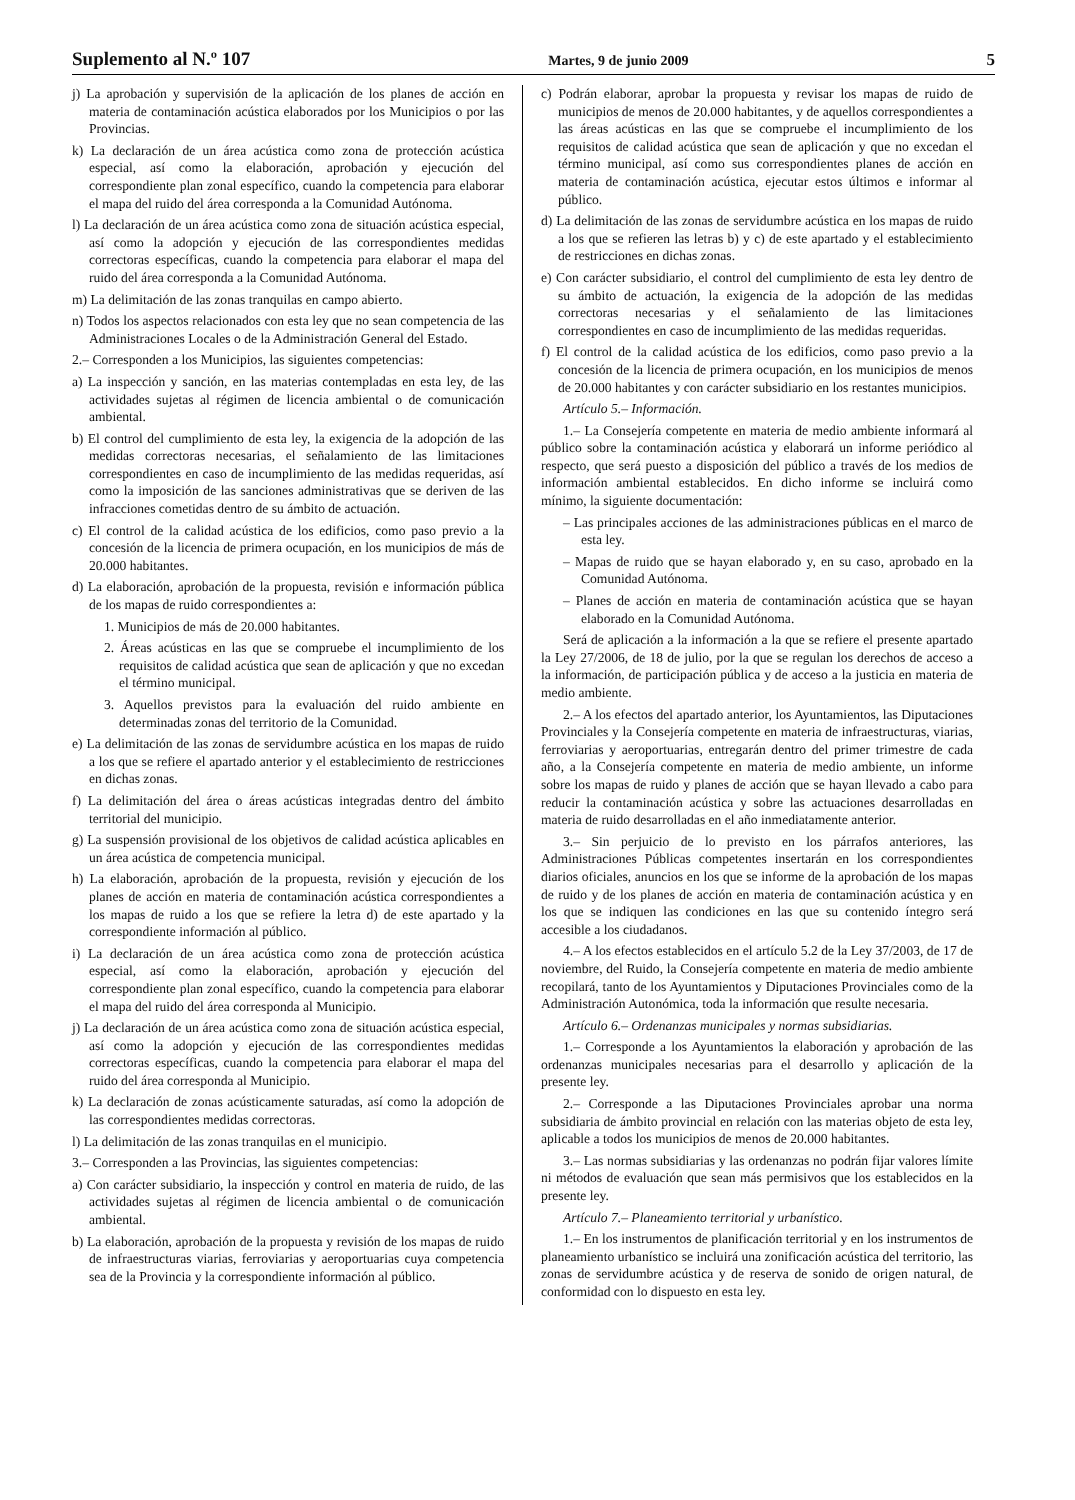Suplemento al N.º 107 Martes, 9 de junio 2009 5
j) La aprobación y supervisión de la aplicación de los planes de acción en materia de contaminación acústica elaborados por los Municipios o por las Provincias.
k) La declaración de un área acústica como zona de protección acústica especial, así como la elaboración, aprobación y ejecución del correspondiente plan zonal específico, cuando la competencia para elaborar el mapa del ruido del área corresponda a la Comunidad Autónoma.
l) La declaración de un área acústica como zona de situación acústica especial, así como la adopción y ejecución de las correspondientes medidas correctoras específicas, cuando la competencia para elaborar el mapa del ruido del área corresponda a la Comunidad Autónoma.
m) La delimitación de las zonas tranquilas en campo abierto.
n) Todos los aspectos relacionados con esta ley que no sean competencia de las Administraciones Locales o de la Administración General del Estado.
2.– Corresponden a los Municipios, las siguientes competencias:
a) La inspección y sanción, en las materias contempladas en esta ley, de las actividades sujetas al régimen de licencia ambiental o de comunicación ambiental.
b) El control del cumplimiento de esta ley, la exigencia de la adopción de las medidas correctoras necesarias, el señalamiento de las limitaciones correspondientes en caso de incumplimiento de las medidas requeridas, así como la imposición de las sanciones administrativas que se deriven de las infracciones cometidas dentro de su ámbito de actuación.
c) El control de la calidad acústica de los edificios, como paso previo a la concesión de la licencia de primera ocupación, en los municipios de más de 20.000 habitantes.
d) La elaboración, aprobación de la propuesta, revisión e información pública de los mapas de ruido correspondientes a:
1. Municipios de más de 20.000 habitantes.
2. Áreas acústicas en las que se compruebe el incumplimiento de los requisitos de calidad acústica que sean de aplicación y que no excedan el término municipal.
3. Aquellos previstos para la evaluación del ruido ambiente en determinadas zonas del territorio de la Comunidad.
e) La delimitación de las zonas de servidumbre acústica en los mapas de ruido a los que se refiere el apartado anterior y el establecimiento de restricciones en dichas zonas.
f) La delimitación del área o áreas acústicas integradas dentro del ámbito territorial del municipio.
g) La suspensión provisional de los objetivos de calidad acústica aplicables en un área acústica de competencia municipal.
h) La elaboración, aprobación de la propuesta, revisión y ejecución de los planes de acción en materia de contaminación acústica correspondientes a los mapas de ruido a los que se refiere la letra d) de este apartado y la correspondiente información al público.
i) La declaración de un área acústica como zona de protección acústica especial, así como la elaboración, aprobación y ejecución del correspondiente plan zonal específico, cuando la competencia para elaborar el mapa del ruido del área corresponda al Municipio.
j) La declaración de un área acústica como zona de situación acústica especial, así como la adopción y ejecución de las correspondientes medidas correctoras específicas, cuando la competencia para elaborar el mapa del ruido del área corresponda al Municipio.
k) La declaración de zonas acústicamente saturadas, así como la adopción de las correspondientes medidas correctoras.
l) La delimitación de las zonas tranquilas en el municipio.
3.– Corresponden a las Provincias, las siguientes competencias:
a) Con carácter subsidiario, la inspección y control en materia de ruido, de las actividades sujetas al régimen de licencia ambiental o de comunicación ambiental.
b) La elaboración, aprobación de la propuesta y revisión de los mapas de ruido de infraestructuras viarias, ferroviarias y aeroportuarias cuya competencia sea de la Provincia y la correspondiente información al público.
c) Podrán elaborar, aprobar la propuesta y revisar los mapas de ruido de municipios de menos de 20.000 habitantes, y de aquellos correspondientes a las áreas acústicas en las que se compruebe el incumplimiento de los requisitos de calidad acústica que sean de aplicación y que no excedan el término municipal, así como sus correspondientes planes de acción en materia de contaminación acústica, ejecutar estos últimos e informar al público.
d) La delimitación de las zonas de servidumbre acústica en los mapas de ruido a los que se refieren las letras b) y c) de este apartado y el establecimiento de restricciones en dichas zonas.
e) Con carácter subsidiario, el control del cumplimiento de esta ley dentro de su ámbito de actuación, la exigencia de la adopción de las medidas correctoras necesarias y el señalamiento de las limitaciones correspondientes en caso de incumplimiento de las medidas requeridas.
f) El control de la calidad acústica de los edificios, como paso previo a la concesión de la licencia de primera ocupación, en los municipios de menos de 20.000 habitantes y con carácter subsidiario en los restantes municipios.
Artículo 5.– Información.
1.– La Consejería competente en materia de medio ambiente informará al público sobre la contaminación acústica y elaborará un informe periódico al respecto, que será puesto a disposición del público a través de los medios de información ambiental establecidos. En dicho informe se incluirá como mínimo, la siguiente documentación:
– Las principales acciones de las administraciones públicas en el marco de esta ley.
– Mapas de ruido que se hayan elaborado y, en su caso, aprobado en la Comunidad Autónoma.
– Planes de acción en materia de contaminación acústica que se hayan elaborado en la Comunidad Autónoma.
Será de aplicación a la información a la que se refiere el presente apartado la Ley 27/2006, de 18 de julio, por la que se regulan los derechos de acceso a la información, de participación pública y de acceso a la justicia en materia de medio ambiente.
2.– A los efectos del apartado anterior, los Ayuntamientos, las Diputaciones Provinciales y la Consejería competente en materia de infraestructuras, viarias, ferroviarias y aeroportuarias, entregarán dentro del primer trimestre de cada año, a la Consejería competente en materia de medio ambiente, un informe sobre los mapas de ruido y planes de acción que se hayan llevado a cabo para reducir la contaminación acústica y sobre las actuaciones desarrolladas en materia de ruido desarrolladas en el año inmediatamente anterior.
3.– Sin perjuicio de lo previsto en los párrafos anteriores, las Administraciones Públicas competentes insertarán en los correspondientes diarios oficiales, anuncios en los que se informe de la aprobación de los mapas de ruido y de los planes de acción en materia de contaminación acústica y en los que se indiquen las condiciones en las que su contenido íntegro será accesible a los ciudadanos.
4.– A los efectos establecidos en el artículo 5.2 de la Ley 37/2003, de 17 de noviembre, del Ruido, la Consejería competente en materia de medio ambiente recopilará, tanto de los Ayuntamientos y Diputaciones Provinciales como de la Administración Autonómica, toda la información que resulte necesaria.
Artículo 6.– Ordenanzas municipales y normas subsidiarias.
1.– Corresponde a los Ayuntamientos la elaboración y aprobación de las ordenanzas municipales necesarias para el desarrollo y aplicación de la presente ley.
2.– Corresponde a las Diputaciones Provinciales aprobar una norma subsidiaria de ámbito provincial en relación con las materias objeto de esta ley, aplicable a todos los municipios de menos de 20.000 habitantes.
3.– Las normas subsidiarias y las ordenanzas no podrán fijar valores límite ni métodos de evaluación que sean más permisivos que los establecidos en la presente ley.
Artículo 7.– Planeamiento territorial y urbanístico.
1.– En los instrumentos de planificación territorial y en los instrumentos de planeamiento urbanístico se incluirá una zonificación acústica del territorio, las zonas de servidumbre acústica y de reserva de sonido de origen natural, de conformidad con lo dispuesto en esta ley.